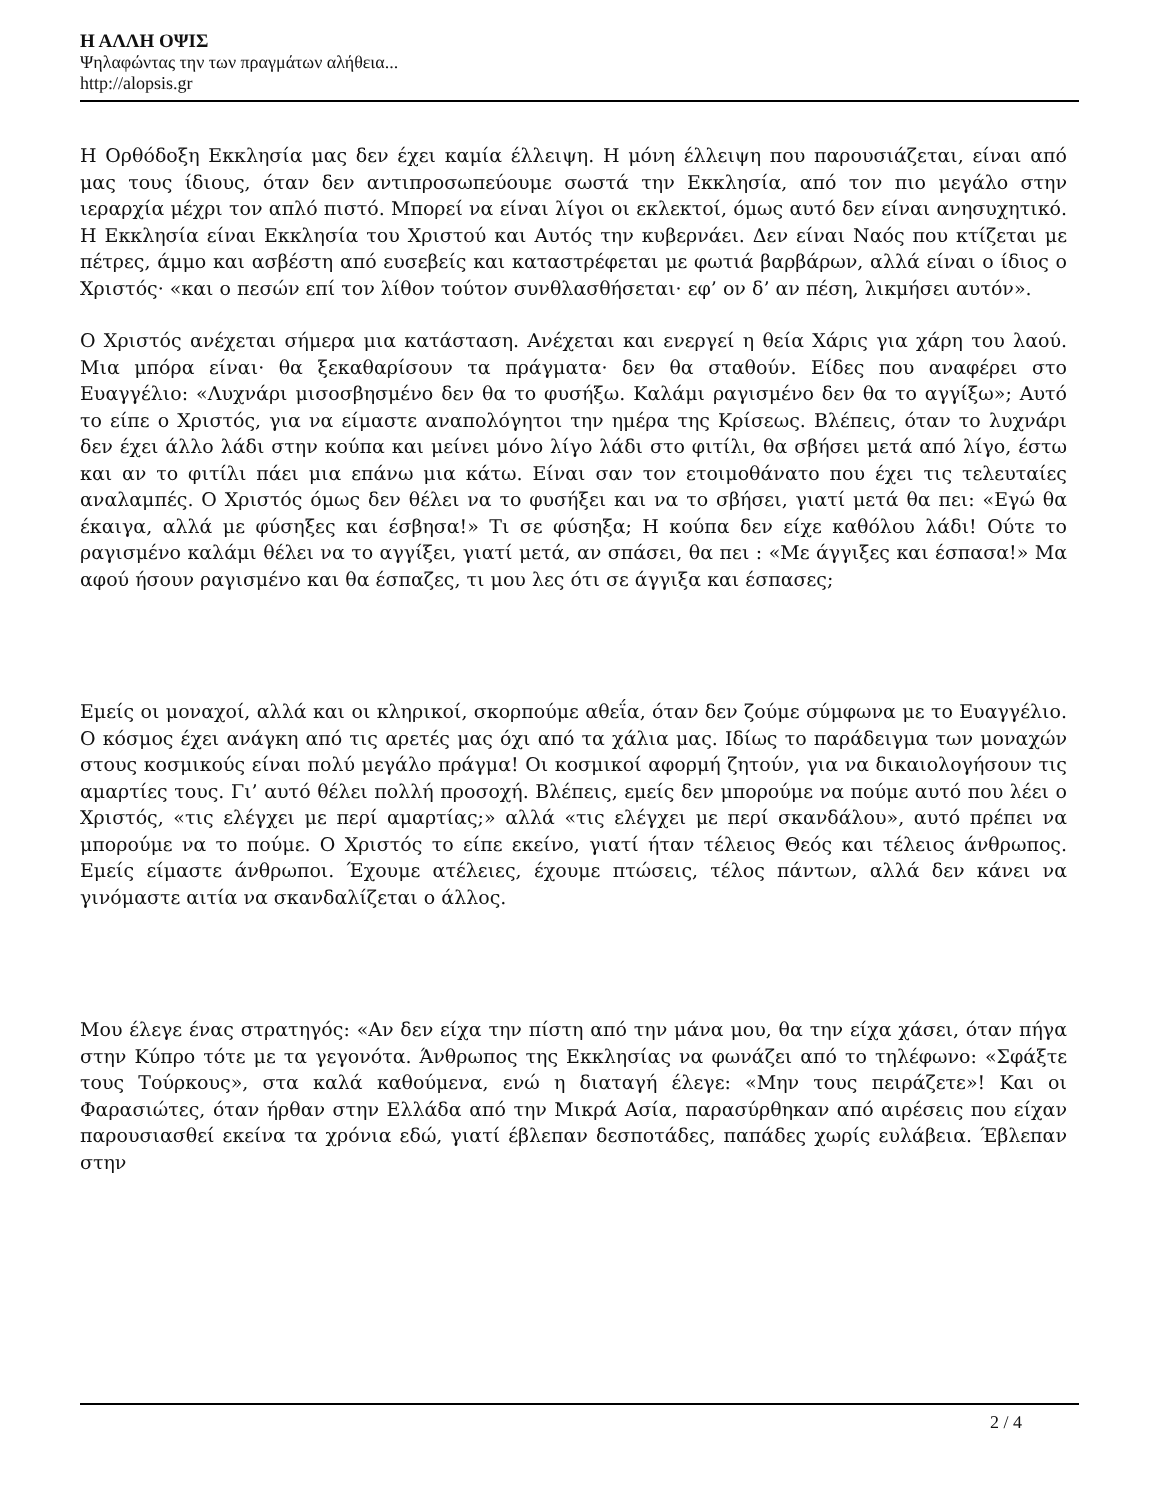Η ΑΛΛΗ ΟΨΙΣ
Ψηλαφώντας την των πραγμάτων αλήθεια...
http://alopsis.gr
Η Ορθόδοξη Εκκλησία μας δεν έχει καμία έλλειψη. Η μόνη έλλειψη που παρουσιάζεται, είναι από μας τους ίδιους, όταν δεν αντιπροσωπεύουμε σωστά την Εκκλησία, από τον πιο μεγάλο στην ιεραρχία μέχρι τον απλό πιστό. Μπορεί να είναι λίγοι οι εκλεκτοί, όμως αυτό δεν είναι ανησυχητικό. Η Εκκλησία είναι Εκκλησία του Χριστού και Αυτός την κυβερνάει. Δεν είναι Ναός που κτίζεται με πέτρες, άμμο και ασβέστη από ευσεβείς και καταστρέφεται με φωτιά βαρβάρων, αλλά είναι ο ίδιος ο Χριστός· «και ο πεσών επί τον λίθον τούτον συνθλασθήσεται· εφ’ ον δ’ αν πέση, λικμήσει αυτόν».
Ο Χριστός ανέχεται σήμερα μια κατάσταση. Ανέχεται και ενεργεί η θεία Χάρις για χάρη του λαού. Μια μπόρα είναι· θα ξεκαθαρίσουν τα πράγματα· δεν θα σταθούν. Είδες που αναφέρει στο Ευαγγέλιο: «Λυχνάρι μισοσβησμένο δεν θα το φυσήξω. Καλάμι ραγισμένο δεν θα το αγγίξω»; Αυτό το είπε ο Χριστός, για να είμαστε αναπολόγητοι την ημέρα της Κρίσεως. Βλέπεις, όταν το λυχνάρι δεν έχει άλλο λάδι στην κούπα και μείνει μόνο λίγο λάδι στο φιτίλι, θα σβήσει μετά από λίγο, έστω και αν το φιτίλι πάει μια επάνω μια κάτω. Είναι σαν τον ετοιμοθάνατο που έχει τις τελευταίες αναλαμπές. Ο Χριστός όμως δεν θέλει να το φυσήξει και να το σβήσει, γιατί μετά θα πει: «Εγώ θα έκαιγα, αλλά με φύσηξες και έσβησα!» Τι σε φύσηξα; Η κούπα δεν είχε καθόλου λάδι! Ούτε το ραγισμένο καλάμι θέλει να το αγγίξει, γιατί μετά, αν σπάσει, θα πει : «Με άγγιξες και έσπασα!» Μα αφού ήσουν ραγισμένο και θα έσπαζες, τι μου λες ότι σε άγγιξα και έσπασες;
Εμείς οι μοναχοί, αλλά και οι κληρικοί, σκορπούμε αθεΐα, όταν δεν ζούμε σύμφωνα με το Ευαγγέλιο. Ο κόσμος έχει ανάγκη από τις αρετές μας όχι από τα χάλια μας. Ιδίως το παράδειγμα των μοναχών στους κοσμικούς είναι πολύ μεγάλο πράγμα! Οι κοσμικοί αφορμή ζητούν, για να δικαιολογήσουν τις αμαρτίες τους. Γι’ αυτό θέλει πολλή προσοχή. Βλέπεις, εμείς δεν μπορούμε να πούμε αυτό που λέει ο Χριστός, «τις ελέγχει με περί αμαρτίας;» αλλά «τις ελέγχει με περί σκανδάλου», αυτό πρέπει να μπορούμε να το πούμε. Ο Χριστός το είπε εκείνο, γιατί ήταν τέλειος Θεός και τέλειος άνθρωπος. Εμείς είμαστε άνθρωποι. Έχουμε ατέλειες, έχουμε πτώσεις, τέλος πάντων, αλλά δεν κάνει να γινόμαστε αιτία να σκανδαλίζεται ο άλλος.
Μου έλεγε ένας στρατηγός: «Αν δεν είχα την πίστη από την μάνα μου, θα την είχα χάσει, όταν πήγα στην Κύπρο τότε με τα γεγονότα. Άνθρωπος της Εκκλησίας να φωνάζει από το τηλέφωνο: «Σφάξτε τους Τούρκους», στα καλά καθούμενα, ενώ η διαταγή έλεγε: «Μην τους πειράζετε»! Και οι Φαρασιώτες, όταν ήρθαν στην Ελλάδα από την Μικρά Ασία, παρασύρθηκαν από αιρέσεις που είχαν παρουσιασθεί εκείνα τα χρόνια εδώ, γιατί έβλεπαν δεσποτάδες, παπάδες χωρίς ευλάβεια. Έβλεπαν στην
2 / 4